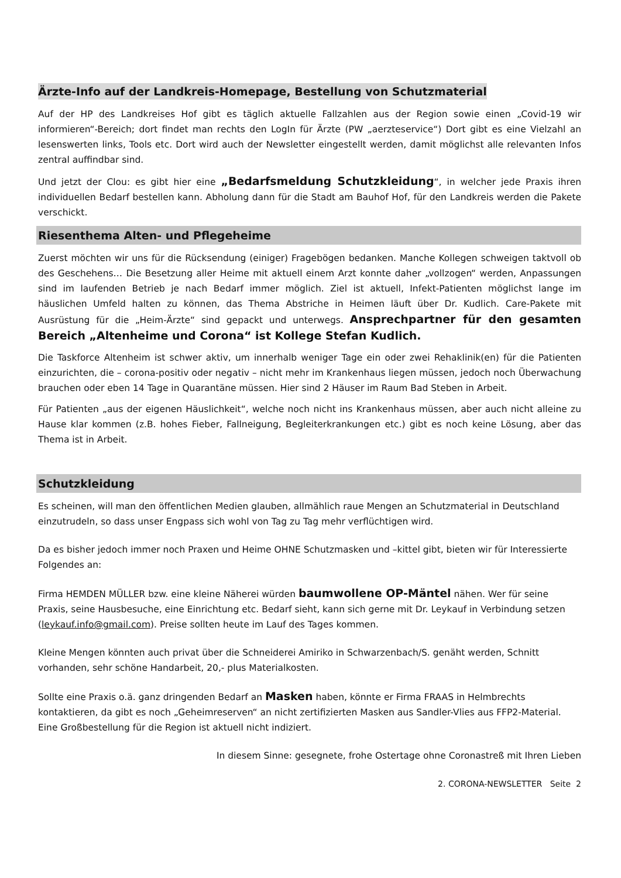Ärzte-Info auf der Landkreis-Homepage, Bestellung von Schutzmaterial
Auf der HP des Landkreises Hof gibt es täglich aktuelle Fallzahlen aus der Region sowie einen „Covid-19 wir informieren“-Bereich; dort findet man rechts den LogIn für Ärzte (PW „aerzteservice“) Dort gibt es eine Vielzahl an lesenswerten links, Tools etc. Dort wird auch der Newsletter eingestellt werden, damit möglichst alle relevanten Infos zentral auffindbar sind.
Und jetzt der Clou: es gibt hier eine „Bedarfsmeldung Schutzkleidung“, in welcher jede Praxis ihren individuellen Bedarf bestellen kann. Abholung dann für die Stadt am Bauhof Hof, für den Landkreis werden die Pakete verschickt.
Riesenthema Alten- und Pflegeheime
Zuerst möchten wir uns für die Rücksendung (einiger) Fragebögen bedanken. Manche Kollegen schweigen taktvoll ob des Geschehens… Die Besetzung aller Heime mit aktuell einem Arzt konnte daher „vollzogen“ werden, Anpassungen sind im laufenden Betrieb je nach Bedarf immer möglich. Ziel ist aktuell, Infekt-Patienten möglichst lange im häuslichen Umfeld halten zu können, das Thema Abstriche in Heimen läuft über Dr. Kudlich. Care-Pakete mit Ausrüstung für die „Heim-Ärzte“ sind gepackt und unterwegs. Ansprechpartner für den gesamten Bereich „Altenheime und Corona“ ist Kollege Stefan Kudlich.
Die Taskforce Altenheim ist schwer aktiv, um innerhalb weniger Tage ein oder zwei Rehaklinik(en) für die Patienten einzurichten, die – corona-positiv oder negativ – nicht mehr im Krankenhaus liegen müssen, jedoch noch Überwachung brauchen oder eben 14 Tage in Quarantäne müssen. Hier sind 2 Häuser im Raum Bad Steben in Arbeit.
Für Patienten „aus der eigenen Häuslichkeit“, welche noch nicht ins Krankenhaus müssen, aber auch nicht alleine zu Hause klar kommen (z.B. hohes Fieber, Fallneigung, Begleiterkrankungen etc.) gibt es noch keine Lösung, aber das Thema ist in Arbeit.
Schutzkleidung
Es scheinen, will man den öffentlichen Medien glauben, allmählich raue Mengen an Schutzmaterial in Deutschland einzutrudeln, so dass unser Engpass sich wohl von Tag zu Tag mehr verflüchtigen wird.
Da es bisher jedoch immer noch Praxen und Heime OHNE Schutzmasken und –kittel gibt, bieten wir für Interessierte Folgendes an:
Firma HEMDEN MÜLLER bzw. eine kleine Näherei würden baumwollene OP-Mäntel nähen. Wer für seine Praxis, seine Hausbesuche, eine Einrichtung etc. Bedarf sieht, kann sich gerne mit Dr. Leykauf in Verbindung setzen (leykauf.info@gmail.com). Preise sollten heute im Lauf des Tages kommen.
Kleine Mengen könnten auch privat über die Schneiderei Amiriko in Schwarzenbach/S. genäht werden, Schnitt vorhanden, sehr schöne Handarbeit, 20,- plus Materialkosten.
Sollte eine Praxis o.ä. ganz dringenden Bedarf an Masken haben, könnte er Firma FRAAS in Helmbrechts kontaktieren, da gibt es noch „Geheimreserven“ an nicht zertifizierten Masken aus Sandler-Vlies aus FFP2-Material. Eine Großbestellung für die Region ist aktuell nicht indiziert.
In diesem Sinne: gesegnete, frohe Ostertage ohne Coronastreß mit Ihren Lieben
2. CORONA-NEWSLETTER Seite 2